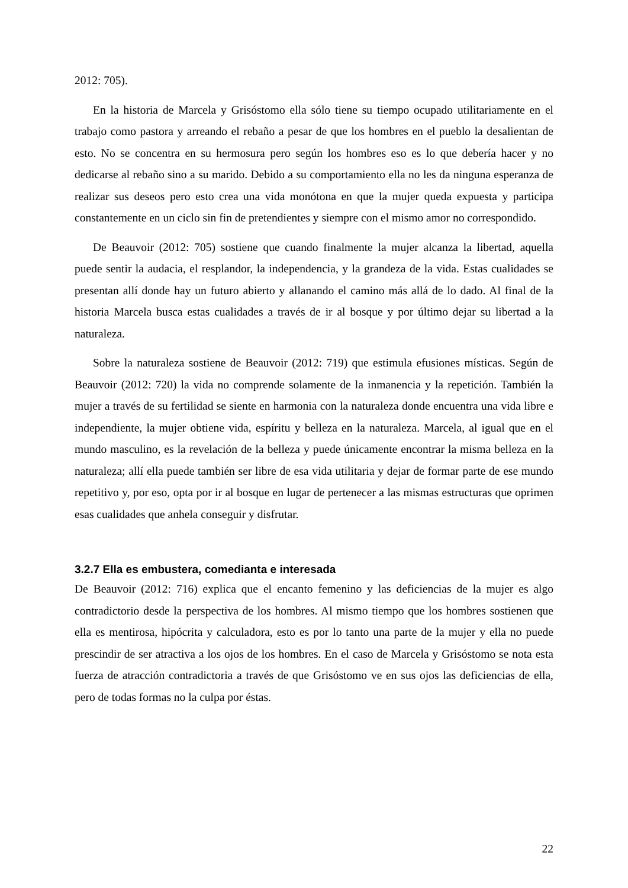2012: 705).
En la historia de Marcela y Grisóstomo ella sólo tiene su tiempo ocupado utilitariamente en el trabajo como pastora y arreando el rebaño a pesar de que los hombres en el pueblo la desalientan de esto. No se concentra en su hermosura pero según los hombres eso es lo que debería hacer y no dedicarse al rebaño sino a su marido. Debido a su comportamiento ella no les da ninguna esperanza de realizar sus deseos pero esto crea una vida monótona en que la mujer queda expuesta y participa constantemente en un ciclo sin fin de pretendientes y siempre con el mismo amor no correspondido.
De Beauvoir (2012: 705) sostiene que cuando finalmente la mujer alcanza la libertad, aquella puede sentir la audacia, el resplandor, la independencia, y la grandeza de la vida. Estas cualidades se presentan allí donde hay un futuro abierto y allanando el camino más allá de lo dado. Al final de la historia Marcela busca estas cualidades a través de ir al bosque y por último dejar su libertad a la naturaleza.
Sobre la naturaleza sostiene de Beauvoir (2012: 719) que estimula efusiones místicas. Según de Beauvoir (2012: 720) la vida no comprende solamente de la inmanencia y la repetición. También la mujer a través de su fertilidad se siente en harmonia con la naturaleza donde encuentra una vida libre e independiente, la mujer obtiene vida, espíritu y belleza en la naturaleza. Marcela, al igual que en el mundo masculino, es la revelación de la belleza y puede únicamente encontrar la misma belleza en la naturaleza; allí ella puede también ser libre de esa vida utilitaria y dejar de formar parte de ese mundo repetitivo y, por eso, opta por ir al bosque en lugar de pertenecer a las mismas estructuras que oprimen esas cualidades que anhela conseguir y disfrutar.
3.2.7 Ella es embustera, comedianta e interesada
De Beauvoir (2012: 716) explica que el encanto femenino y las deficiencias de la mujer es algo contradictorio desde la perspectiva de los hombres. Al mismo tiempo que los hombres sostienen que ella es mentirosa, hipócrita y calculadora, esto es por lo tanto una parte de la mujer y ella no puede prescindir de ser atractiva a los ojos de los hombres. En el caso de Marcela y Grisóstomo se nota esta fuerza de atracción contradictoria a través de que Grisóstomo ve en sus ojos las deficiencias de ella, pero de todas formas no la culpa por éstas.
22